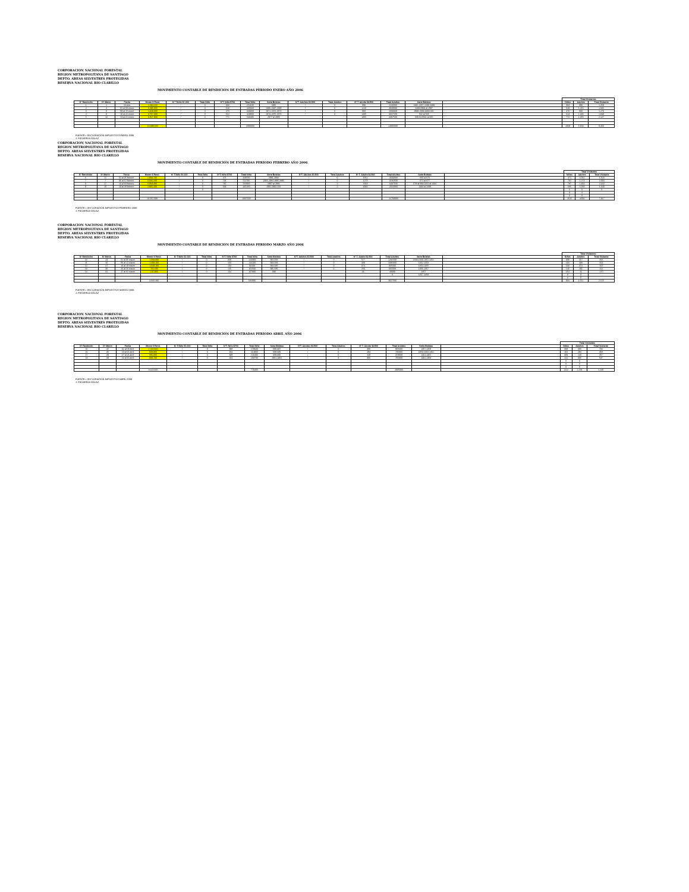CORPORACION NACIONAL FORESTAL
REGION METROPOLITANA DE SANTIAGO
DEPTO. AREAS SILVESTRES PROTEGIDAS
RESERVA NACIONAL RIO CLARILLO
MOVIMIENTO CONTABLE DE RENDICIÓN DE ENTRADAS PERIODO ENERO AÑO 2006
| | | | | | | | | | | | | | | | Total Visitantes | | |
| --- | --- | --- | --- | --- | --- | --- | --- | --- | --- | --- | --- | --- | --- | --- | --- | --- | --- |
| Nº Rendición | Nº Memo | Fecha | Monto $ Rend. | Nº T.Niño $1.000 | Total Niño | NºT. Niño $700 | Total Niño | Serie Boletas | NºT. Adultos $3.500 | Total Adultos | Nº T. Adulto $2.500 | Total Adultos | Serie Boletas | | Niños | Adultos | Total Visitante |
| 1 | 1 | 01-ene | 2.494.100 | / | 0 | 363 | 254100 | 2385 | / | 0 | 896 | 2240000 | 2385-2387-2388-2389 | | 363 | 896 | 1.259 |
| 2 | 4 | 02 al 08 enero | 3.480.300 | / | 0 | 629 | 440300 | 2386-2387-2388 | / | 0 | 1216 | 3040000 | 2400/2993 al 2997 | | 629 | 1.216 | 1.845 |
| 3 | 6 | 09 al 15 enero | 2.329.000 | / | 0 | 470 | 329000 | 2971-2972-2973 | / | 0 | 800 | 2000000 | 2998-2999-3000-501 | | 470 | 800 | 1.270 |
| 4 | 8 | 16 al 22 enero | 3.767.300 | / | 0 | 614 | 429800 | 2974-2975-2976 | / | 0 | 1335 | 3337500 | 502 al 508 | | 614 | 1.335 | 1.949 |
| 5 | 10 | 23 al 31 enero | 3.927.900 | / | 0 | 772 | 540400 | 2977 al 2980 | | | 1355 | 3387500 | 509-510/661 al 665 | | 772 | 1.355 | 2.127 |
| | | | 15.998.600 | | | | 1993600 | | | | | 14005000 | | | 2848 | 5.602 | 8.450 |
FUENTE= DECLARACIÓN IMPUESTOS ENERO 2006
J. FIGUEROA GALAZ
CORPORACION NACIONAL FORESTAL
REGION METROPOLITANA DE SANTIAGO
DEPTO. AREAS SILVESTRES PROTEGIDAS
RESERVA NACIONAL RIO CLARILLO
MOVIMIENTO CONTABLE DE RENDICIÓN DE ENTRADAS PERIODO FEBRERO AÑO 2006
| | | | | | | | | | | | | | | | Total Visitantes | | |
| --- | --- | --- | --- | --- | --- | --- | --- | --- | --- | --- | --- | --- | --- | --- | --- | --- | --- |
| Nº Rendición | Nº Memo | Fecha | Monto $ Rend. | Nº T.Niño $1.000 | Total Niño | NºT. Niño $700 | Total Niño | Serie Boletas | NºT. Adultos $3.500 | Total Adultos | Nº T. Adulto $2.500 | Total Adultos | Serie Boletas | | Niños | Adultos | Total Visitante |
| 6 | 11 | 01 al 05 febrero | 2.959.700 | / | 0 | 471 | 329700 | 2981-2982 | / | 0 | 1052 | 2630000 | 666 al 670 | | 471 | 1.052 | 1.523 |
| 7 | / | 06 al 12 febrero | 3.694.200 | / | 0 | 731 | 511700 | 2983-2984-2985-2986 | / | 0 | 1273 | 3182500 | 671 al 677 | | 731 | 1.273 | 2.004 |
| 8 | 17 | 13 al 19 febrero | 3.958.400 | / | 0 | 787 | 550900 | 2987 al 2991 | / | 0 | 1363 | 3407500 | 678 al 680/1331 al 1334 | | 787 | 1.363 | 2.150 |
| 9 | 19 | 20 al 28 febrero | 2.955.200 | / | 0 | 636 | 445200 | 2991-2992-681 | / | 0 | 1004 | 2510000 | 1334 al 1338 | | 636 | 1.004 | 1.640 |
| | | | | / | 0 | | | | | | | | | | 0 | 0 | 0 |
| | | | | | | | | | | | | | | | 0 | 0 | |
| | | | | | | | | | | | | | | | 0 | 0 | |
| | | | 13.567.500 | | | | 1837500 | | | | | 11730000 | | | 2625 | 4.692 | 7.317 |
FUENTE= DECLARACIÓN IMPUESTOS FEBRERO 2006
J. FIGUEROA GALAZ
CORPORACION NACIONAL FORESTAL
REGION METROPOLITANA DE SANTIAGO
DEPTO. AREAS SILVESTRES PROTEGIDAS
RESERVA NACIONAL RIO CLARILLO
MOVIMIENTO CONTABLE DE RENDICIÓN DE ENTRADAS PERIODO MARZO AÑO 2006
| | | | | | | | | | | | | | | | Total Visitantes | | |
| --- | --- | --- | --- | --- | --- | --- | --- | --- | --- | --- | --- | --- | --- | --- | --- | --- | --- |
| Nº Rendición | Nº Memo | Fecha | Monto $ Rend. | Nº T.Niño $1.000 | Total Niño | NºT. Niño $700 | Total Niño | Serie Boletas | NºT. Adultos $3.500 | Total Adultos | Nº T. Adulto $2.500 | Total Adultos | Serie Boletas | | Niños | Adultos | Total Visitante |
| 10 | 23 | 01 al 05 marzo | 1.508.800 | / | 0 | 309 | 216300 | 682-683 | / | 0 | 517 | 1292500 | 1339-1340-1351-1352 | | 309 | 517 | 826 |
| 11 | 26 | 06 al 12 marzo | 1.209.100 | / | 0 | 163 | 114100 | 683-684 | / | 0 | 438 | 1095000 | 1352-1353 | | 163 | 438 | 601 |
| 12 | 27 | 13 al 19 marzo | 1.028.100 | / | 0 | 133 | 93100 | 684-685 | / | 0 | 374 | 935000 | 1354-1355 | | 133 | 374 | 507 |
| 13 | 30 | 20 al 26 marzo | 766.500 | / | 0 | 145 | 101500 | 685-686 | / | 0 | 266 | 665000 | 1356-1357 | | 145 | 266 | 411 |
| 14 | 31 | 27 al 31 marzo | 147.800 | / | 0 | 154 | 107800 | 686 | | | 16 | 40000 | 1357 | | 154 | 16 | 170 |
| | | | | | | | | | | | | 0 | 1357-1358 | | 0 | 0 | |
| | | | | | | | | | | | | | | | 0 | 0 | |
| | | | 4.660.300 | | | | 632800 | | | | | 4027500 | | | 904 | 1.611 | 2.515 |
FUENTE= DECLARACIÓN IMPUESTOS MARZO 2006
J. FIGUEROA GALAZ
CORPORACION NACIONAL FORESTAL
REGION METROPOLITANA DE SANTIAGO
DEPTO. AREAS SILVESTRES PROTEGIDAS
RESERVA NACIONAL RIO CLARILLO
MOVIMIENTO CONTABLE DE RENDICIÓN DE ENTRADAS PERIODO ABRIL AÑO 2006
| | | | | | | | | | | | | | | | Total Visitantes | | |
| --- | --- | --- | --- | --- | --- | --- | --- | --- | --- | --- | --- | --- | --- | --- | --- | --- | --- |
| Nº Rendición | Nº Memo | Fecha | Monto $ Rend. | Nº T.Niño $1.000 | Total Niño | NºT. Niño $700 | Total Niño | Serie Boletas | NºT. Adultos $3.500 | Total Adultos | Nº T. Adulto $2.500 | Total Adultos | Serie Boletas | | Niños | Adultos | Total Visitante |
| 15 | 32 | 01 al 09 abril | 1.243.600 | / | 0 | 398 | 278600 | 686-687 | / | 0 | 386 | 965000 | 1357-1358 | | 398 | 386 | 784 |
| 16 | 35 | 10 al 16 abril | 849.800 | / | 0 | 164 | 114800 | 688-689 | / | 0 | 294 | 735000 | 1359-1360-1361 | | 164 | 294 | 458 |
| 17 | 38 | 17 al 23 abril | 586.300 | / | 0 | 309 | 216300 | 689-690 | / | 0 | 148 | 370000 | 1361-1362 | | 309 | 148 | 457 |
| 18 | 39 | 24 al 30 abril | 933.700 | / | 0 | 241 | 168700 | 1801-1802 | / | 0 | 306 | 765000 | 1362-1363 | | 241 | 306 | 547 |
| | | | | | | | | | | | | | | | 0 | 0 | |
| | | | | | | | | | | | | | | | 0 | 0 | |
| | | | | | | | | | | | | | | | 0 | 0 | |
| | | | 3.613.400 | | | | 778400 | | | | | 2835000 | | | 1112 | 1.134 | 2.246 |
FUENTE= DECLARACIÓN IMPUESTOS ABRIL 2006
J. FIGUEROA GALAZ